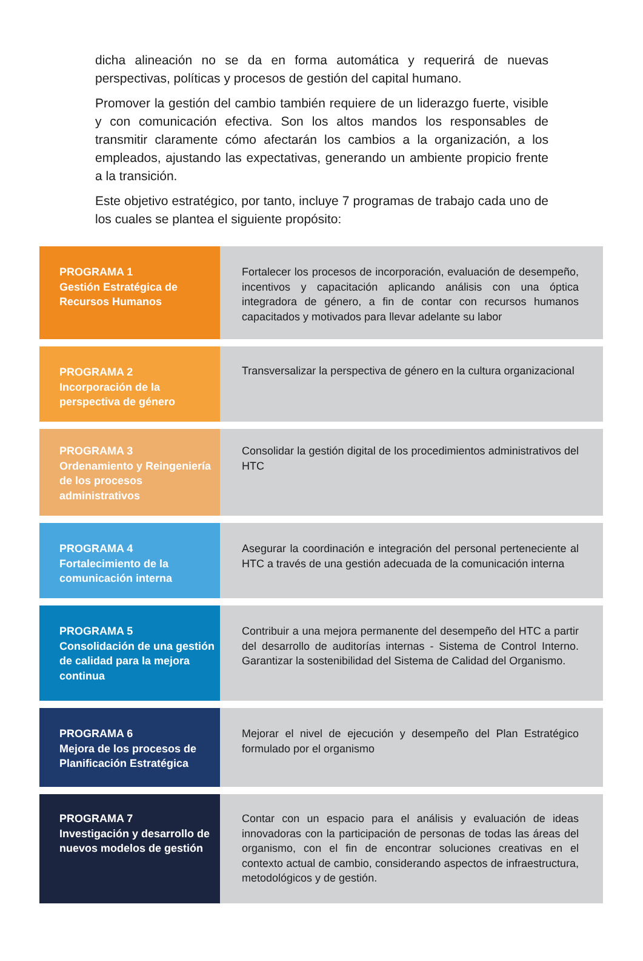dicha alineación no se da en forma automática y requerirá de nuevas perspectivas, políticas y procesos de gestión del capital humano.
Promover la gestión del cambio también requiere de un liderazgo fuerte, visible y con comunicación efectiva. Son los altos mandos los responsables de transmitir claramente cómo afectarán los cambios a la organización, a los empleados, ajustando las expectativas, generando un ambiente propicio frente a la transición.
Este objetivo estratégico, por tanto, incluye 7 programas de trabajo cada uno de los cuales se plantea el siguiente propósito:
PROGRAMA 1
Gestión Estratégica de Recursos Humanos
Fortalecer los procesos de incorporación, evaluación de desempeño, incentivos y capacitación aplicando análisis con una óptica integradora de género, a fin de contar con recursos humanos capacitados y motivados para llevar adelante su labor
PROGRAMA 2
Incorporación de la perspectiva de género
Transversalizar la perspectiva de género en la cultura organizacional
PROGRAMA 3
Ordenamiento y Reingeniería de los procesos administrativos
Consolidar la gestión digital de los procedimientos administrativos del HTC
PROGRAMA 4
Fortalecimiento de la comunicación interna
Asegurar la coordinación e integración del personal perteneciente al HTC a través de una gestión adecuada de la comunicación interna
PROGRAMA 5
Consolidación de una gestión de calidad para la mejora continua
Contribuir a una mejora permanente del desempeño del HTC a partir del desarrollo de auditorías internas - Sistema de Control Interno. Garantizar la sostenibilidad del Sistema de Calidad del Organismo.
PROGRAMA 6
Mejora de los procesos de Planificación Estratégica
Mejorar el nivel de ejecución y desempeño del Plan Estratégico formulado por el organismo
PROGRAMA 7
Investigación y desarrollo de nuevos modelos de gestión
Contar con un espacio para el análisis y evaluación de ideas innovadoras con la participación de personas de todas las áreas del organismo, con el fin de encontrar soluciones creativas en el contexto actual de cambio, considerando aspectos de infraestructura, metodológicos y de gestión.